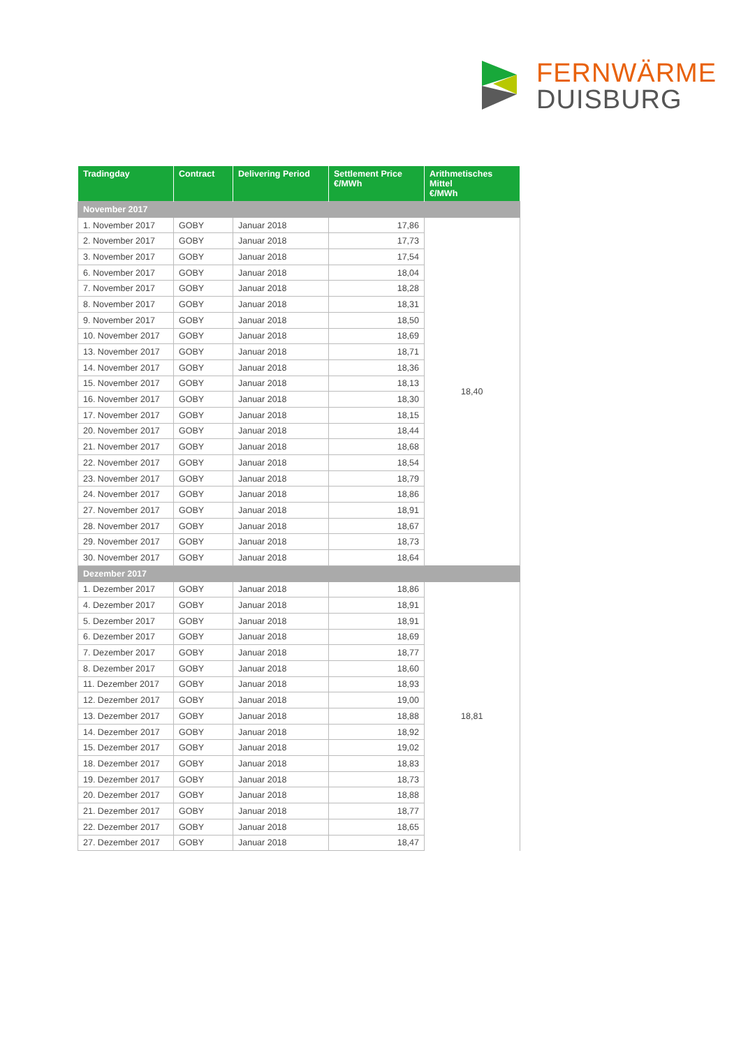FERNWÄRME
DUISBURG
| Tradingday | Contract | Delivering Period | Settlement Price €/MWh | Arithmetisches Mittel €/MWh |
| --- | --- | --- | --- | --- |
| November 2017 | | | | |
| 1. November 2017 | GOBY | Januar 2018 | 17,86 | 18,40 |
| 2. November 2017 | GOBY | Januar 2018 | 17,73 | |
| 3. November 2017 | GOBY | Januar 2018 | 17,54 | |
| 6. November 2017 | GOBY | Januar 2018 | 18,04 | |
| 7. November 2017 | GOBY | Januar 2018 | 18,28 | |
| 8. November 2017 | GOBY | Januar 2018 | 18,31 | |
| 9. November 2017 | GOBY | Januar 2018 | 18,50 | |
| 10. November 2017 | GOBY | Januar 2018 | 18,69 | |
| 13. November 2017 | GOBY | Januar 2018 | 18,71 | |
| 14. November 2017 | GOBY | Januar 2018 | 18,36 | |
| 15. November 2017 | GOBY | Januar 2018 | 18,13 | |
| 16. November 2017 | GOBY | Januar 2018 | 18,30 | |
| 17. November 2017 | GOBY | Januar 2018 | 18,15 | |
| 20. November 2017 | GOBY | Januar 2018 | 18,44 | |
| 21. November 2017 | GOBY | Januar 2018 | 18,68 | |
| 22. November 2017 | GOBY | Januar 2018 | 18,54 | |
| 23. November 2017 | GOBY | Januar 2018 | 18,79 | |
| 24. November 2017 | GOBY | Januar 2018 | 18,86 | |
| 27. November 2017 | GOBY | Januar 2018 | 18,91 | |
| 28. November 2017 | GOBY | Januar 2018 | 18,67 | |
| 29. November 2017 | GOBY | Januar 2018 | 18,73 | |
| 30. November 2017 | GOBY | Januar 2018 | 18,64 | |
| Dezember 2017 | | | | |
| 1. Dezember 2017 | GOBY | Januar 2018 | 18,86 | 18,81 |
| 4. Dezember 2017 | GOBY | Januar 2018 | 18,91 | |
| 5. Dezember 2017 | GOBY | Januar 2018 | 18,91 | |
| 6. Dezember 2017 | GOBY | Januar 2018 | 18,69 | |
| 7. Dezember 2017 | GOBY | Januar 2018 | 18,77 | |
| 8. Dezember 2017 | GOBY | Januar 2018 | 18,60 | |
| 11. Dezember 2017 | GOBY | Januar 2018 | 18,93 | |
| 12. Dezember 2017 | GOBY | Januar 2018 | 19,00 | |
| 13. Dezember 2017 | GOBY | Januar 2018 | 18,88 | |
| 14. Dezember 2017 | GOBY | Januar 2018 | 18,92 | |
| 15. Dezember 2017 | GOBY | Januar 2018 | 19,02 | |
| 18. Dezember 2017 | GOBY | Januar 2018 | 18,83 | |
| 19. Dezember 2017 | GOBY | Januar 2018 | 18,73 | |
| 20. Dezember 2017 | GOBY | Januar 2018 | 18,88 | |
| 21. Dezember 2017 | GOBY | Januar 2018 | 18,77 | |
| 22. Dezember 2017 | GOBY | Januar 2018 | 18,65 | |
| 27. Dezember 2017 | GOBY | Januar 2018 | 18,47 | |